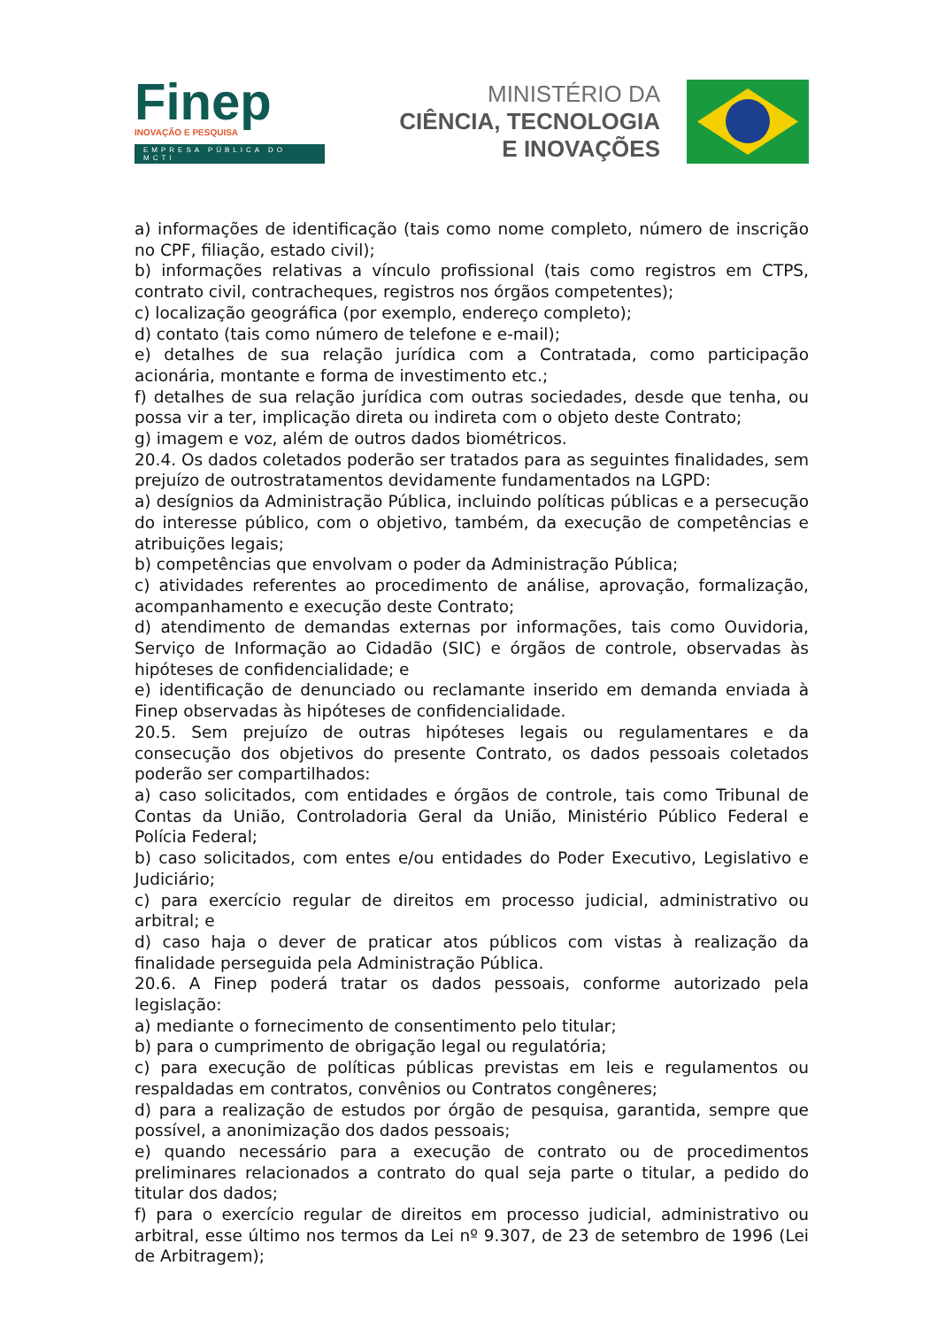Finep
INOVAÇÃO E PESQUISA
EMPRESA PÚBLICA DO MCTI
MINISTÉRIO DA
CIÊNCIA, TECNOLOGIA
E INOVAÇÕES
a) informações de identificação (tais como nome completo, número de inscrição no CPF, filiação, estado civil);
b) informações relativas a vínculo profissional (tais como registros em CTPS, contrato civil, contracheques, registros nos órgãos competentes);
c) localização geográfica (por exemplo, endereço completo);
d) contato (tais como número de telefone e e-mail);
e) detalhes de sua relação jurídica com a Contratada, como participação acionária, montante e forma de investimento etc.;
f) detalhes de sua relação jurídica com outras sociedades, desde que tenha, ou possa vir a ter, implicação direta ou indireta com o objeto deste Contrato;
g) imagem e voz, além de outros dados biométricos.
20.4. Os dados coletados poderão ser tratados para as seguintes finalidades, sem prejuízo de outrostratamentos devidamente fundamentados na LGPD:
a) desígnios da Administração Pública, incluindo políticas públicas e a persecução do interesse público, com o objetivo, também, da execução de competências e atribuições legais;
b) competências que envolvam o poder da Administração Pública;
c) atividades referentes ao procedimento de análise, aprovação, formalização, acompanhamento e execução deste Contrato;
d) atendimento de demandas externas por informações, tais como Ouvidoria, Serviço de Informação ao Cidadão (SIC) e órgãos de controle, observadas às hipóteses de confidencialidade; e
e) identificação de denunciado ou reclamante inserido em demanda enviada à Finep observadas às hipóteses de confidencialidade.
20.5. Sem prejuízo de outras hipóteses legais ou regulamentares e da consecução dos objetivos do presente Contrato, os dados pessoais coletados poderão ser compartilhados:
a) caso solicitados, com entidades e órgãos de controle, tais como Tribunal de Contas da União, Controladoria Geral da União, Ministério Público Federal e Polícia Federal;
b) caso solicitados, com entes e/ou entidades do Poder Executivo, Legislativo e Judiciário;
c) para exercício regular de direitos em processo judicial, administrativo ou arbitral; e
d) caso haja o dever de praticar atos públicos com vistas à realização da finalidade perseguida pela Administração Pública.
20.6. A Finep poderá tratar os dados pessoais, conforme autorizado pela legislação:
a) mediante o fornecimento de consentimento pelo titular;
b) para o cumprimento de obrigação legal ou regulatória;
c) para execução de políticas públicas previstas em leis e regulamentos ou respaldadas em contratos, convênios ou Contratos congêneres;
d) para a realização de estudos por órgão de pesquisa, garantida, sempre que possível, a anonimização dos dados pessoais;
e) quando necessário para a execução de contrato ou de procedimentos preliminares relacionados a contrato do qual seja parte o titular, a pedido do titular dos dados;
f) para o exercício regular de direitos em processo judicial, administrativo ou arbitral, esse último nos termos da Lei nº 9.307, de 23 de setembro de 1996 (Lei de Arbitragem);